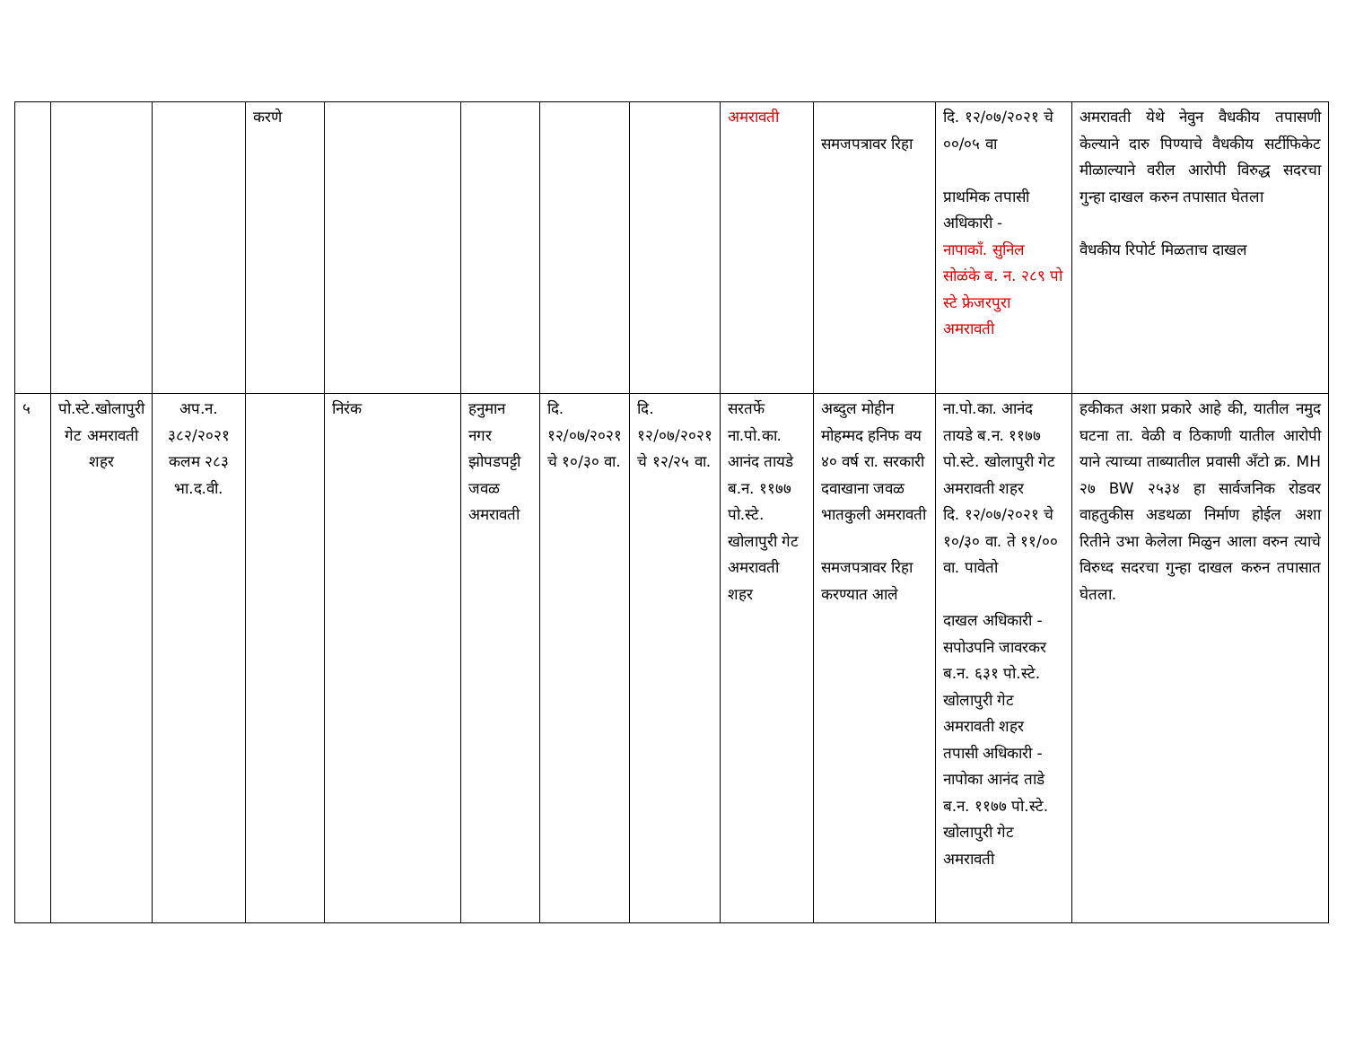| | | | करणे | | | | | अमरावती | समजपत्रावर रिहा | दि. १२/०७/२०२१ चे ००/०५ वा प्राथमिक तपासी अधिकारी - नापाकाँ. सुनिल सोळंके ब. न. २८९ पो स्टे फ्रेजरपुरा अमरावती | अमरावती येथे नेवुन वैधकीय तपासणी केल्याने दारु पिण्याचे वैधकीय सर्टीफिकेट मीळाल्याने वरील आरोपी विरुद्ध सदरचा गुन्हा दाखल करुन तपासात घेतला वैधकीय रिपोर्ट मिळताच दाखल |
| ५ | पो.स्टे.खोलापुरी गेट अमरावती शहर | अप.न. ३८२/२०२१ कलम २८३ भा.द.वी. | | निरंक | हनुमान नगर झोपडपट्टी जवळ अमरावती | दि. १२/०७/२०२१ चे १०/३० वा. | दि. १२/०७/२०२१ चे १२/२५ वा. | सरतर्फे ना.पो.का. आनंद तायडे ब.न. ११७७ पो.स्टे. खोलापुरी गेट अमरावती शहर | अब्दुल मोहीन मोहम्मद हनिफ वय ४० वर्ष रा. सरकारी दवाखाना जवळ भातकुली अमरावती समजपत्रावर रिहा करण्यात आले | ना.पो.का. आनंद तायडे ब.न. ११७७ पो.स्टे. खोलापुरी गेट अमरावती शहर दि. १२/०७/२०२१ चे १०/३० वा. ते ११/०० वा. पावेतो दाखल अधिकारी - सपोउपनि जावरकर ब.न. ६३१ पो.स्टे. खोलापुरी गेट अमरावती शहर तपासी अधिकारी - नापोका आनंद ताडे ब.न. ११७७ पो.स्टे. खोलापुरी गेट अमरावती | हकीकत अशा प्रकारे आहे की, यातील नमुद घटना ता. वेळी व ठिकाणी यातील आरोपी याने त्याच्या ताब्यातील प्रवासी अँटो क्र. MH २७ BW २५३४ हा सार्वजनिक रोडवर वाहतुकीस अडथळा निर्माण होईल अशा रितीने उभा केलेला मिळुन आला वरुन त्याचे विरुध्द सदरचा गुन्हा दाखल करुन तपासात घेतला. |